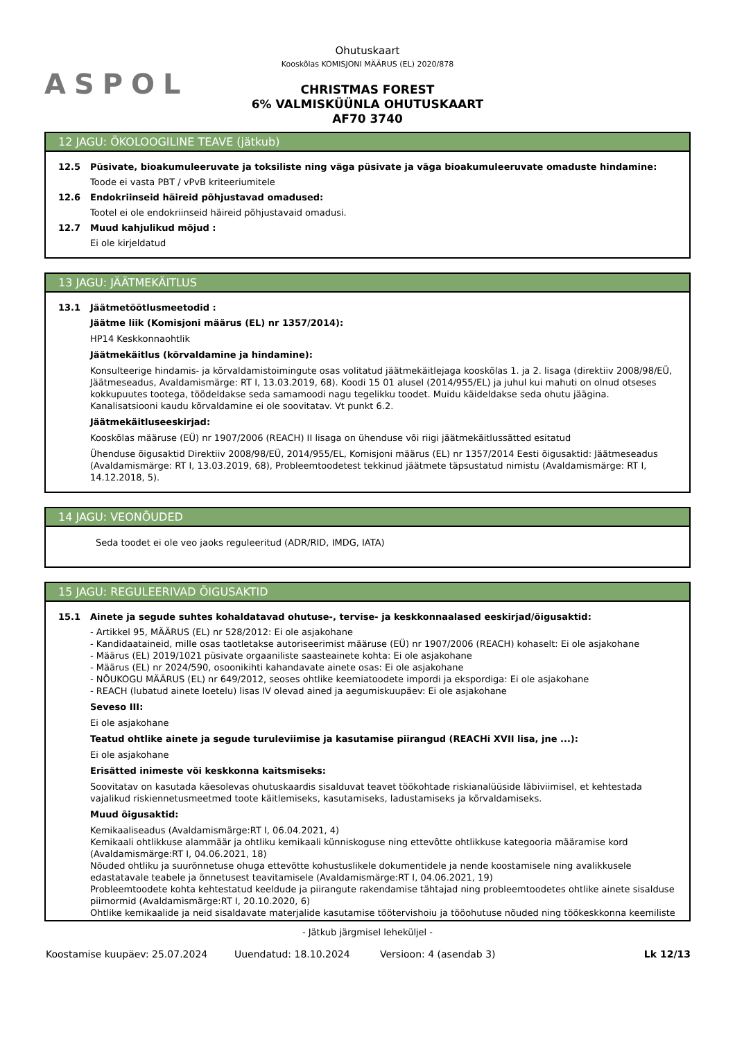ASPOL
Ohutuskaart
Kooskõlas KOMISJONI MÄÄRUS (EL) 2020/878
CHRISTMAS FOREST
6% VALMISKÜÜNLA OHUTUSKAART
AF70 3740
12 JAGU: ÖKOLOOGILINE TEAVE (jätkub)
12.5 Püsivate, bioakumuleeruvate ja toksiliste ning väga püsivate ja väga bioakumuleeruvate omaduste hindamine:
Toode ei vasta PBT / vPvB kriteeriumitele
12.6 Endokriinseid häireid põhjustavad omadused:
Tootel ei ole endokriinseid häireid põhjustavaid omadusi.
12.7 Muud kahjulikud mõjud :
Ei ole kirjeldatud
13 JAGU: JÄÄTMEKÄITLUS
13.1 Jäätmetöötlusmeetodid :
Jäätme liik (Komisjoni määrus (EL) nr 1357/2014):
HP14 Keskkonnaohtlik
Jäätmekäitlus (kõrvaldamine ja hindamine):
Konsulteerige hindamis- ja kõrvaldamistoimingute osas volitatud jäätmekäitlejaga kooskõlas 1. ja 2. lisaga (direktiiv 2008/98/EÜ, Jäätmeseadus, Avaldamismärge: RT I, 13.03.2019, 68). Koodi 15 01 alusel (2014/955/EL) ja juhul kui mahuti on olnud otseses kokkupuutes tootega, töödeldakse seda samamoodi nagu tegelikku toodet. Muidu käideldakse seda ohutu jäägina. Kanalisatsiooni kaudu kõrvaldamine ei ole soovitatav. Vt punkt 6.2.
Jäätmekäitluseeskirjad:
Kooskõlas määruse (EÜ) nr 1907/2006 (REACH) II lisaga on ühenduse või riigi jäätmekäitlussätted esitatud
Ühenduse õigusaktid Direktiiv 2008/98/EÜ, 2014/955/EL, Komisjoni määrus (EL) nr 1357/2014 Eesti õigusaktid: Jäätmeseadus (Avaldamismärge: RT I, 13.03.2019, 68), Probleemtoodetest tekkinud jäätmete täpsustatud nimistu (Avaldamismärge: RT I, 14.12.2018, 5).
14 JAGU: VEONÕUDED
Seda toodet ei ole veo jaoks reguleeritud (ADR/RID, IMDG, IATA)
15 JAGU: REGULEERIVAD ÕIGUSAKTID
15.1 Ainete ja segude suhtes kohaldatavad ohutuse-, tervise- ja keskkonnaalased eeskirjad/õigusaktid:
- Artikkel 95, MÄÄRUS (EL) nr 528/2012: Ei ole asjakohane
- Kandidaataineid, mille osas taotletakse autoriseerimist määruse (EÜ) nr 1907/2006 (REACH) kohaselt: Ei ole asjakohane
- Määrus (EL) 2019/1021 püsivate orgaaniliste saasteainete kohta: Ei ole asjakohane
- Määrus (EL) nr 2024/590, osoonikihti kahandavate ainete osas: Ei ole asjakohane
- NÕUKOGU MÄÄRUS (EL) nr 649/2012, seoses ohtlike keemiatoodete impordi ja ekspordiga: Ei ole asjakohane
- REACH (lubatud ainete loetelu) lisas IV olevad ained ja aegumiskuupäev: Ei ole asjakohane
Seveso III:
Ei ole asjakohane
Teatud ohtlike ainete ja segude turuleviimise ja kasutamise piirangud (REACHi XVII lisa, jne ...):
Ei ole asjakohane
Erisätted inimeste või keskkonna kaitsmiseks:
Soovitatav on kasutada käesolevas ohutuskaardis sisalduvat teavet töökohtade riskianalüüside läbiviimisel, et kehtestada vajalikud riskiennetusmeetmed toote käitlemiseks, kasutamiseks, ladustamiseks ja kõrvaldamiseks.
Muud õigusaktid:
Kemikaaliseadus (Avaldamismärge:RT I, 06.04.2021, 4)
Kemikaali ohtlikkuse alammäär ja ohtliku kemikaali künniskoguse ning ettevõtte ohtlikkuse kategooria määramise kord (Avaldamismärge:RT I, 04.06.2021, 18)
Nõuded ohtliku ja suurõnnetuse ohuga ettevõtte kohustuslikele dokumentidele ja nende koostamisele ning avalikkusele edastatavale teabele ja õnnetusest teavitamisele (Avaldamismärge:RT I, 04.06.2021, 19)
Probleemtoodete kohta kehtestatud keeldude ja piirangute rakendamise tähtajad ning probleemtoodetes ohtlike ainete sisalduse piirnormid (Avaldamismärge:RT I, 20.10.2020, 6)
Ohtlike kemikaalide ja neid sisaldavate materjalide kasutamise töötervishoiu ja tööohutuse nõuded ning töökeskkonna keemiliste
- Jätkub järgmisel leheküljel -
Koostamise kuupäev: 25.07.2024 Uuendatud: 18.10.2024 Versioon: 4 (asendab 3) Lk 12/13